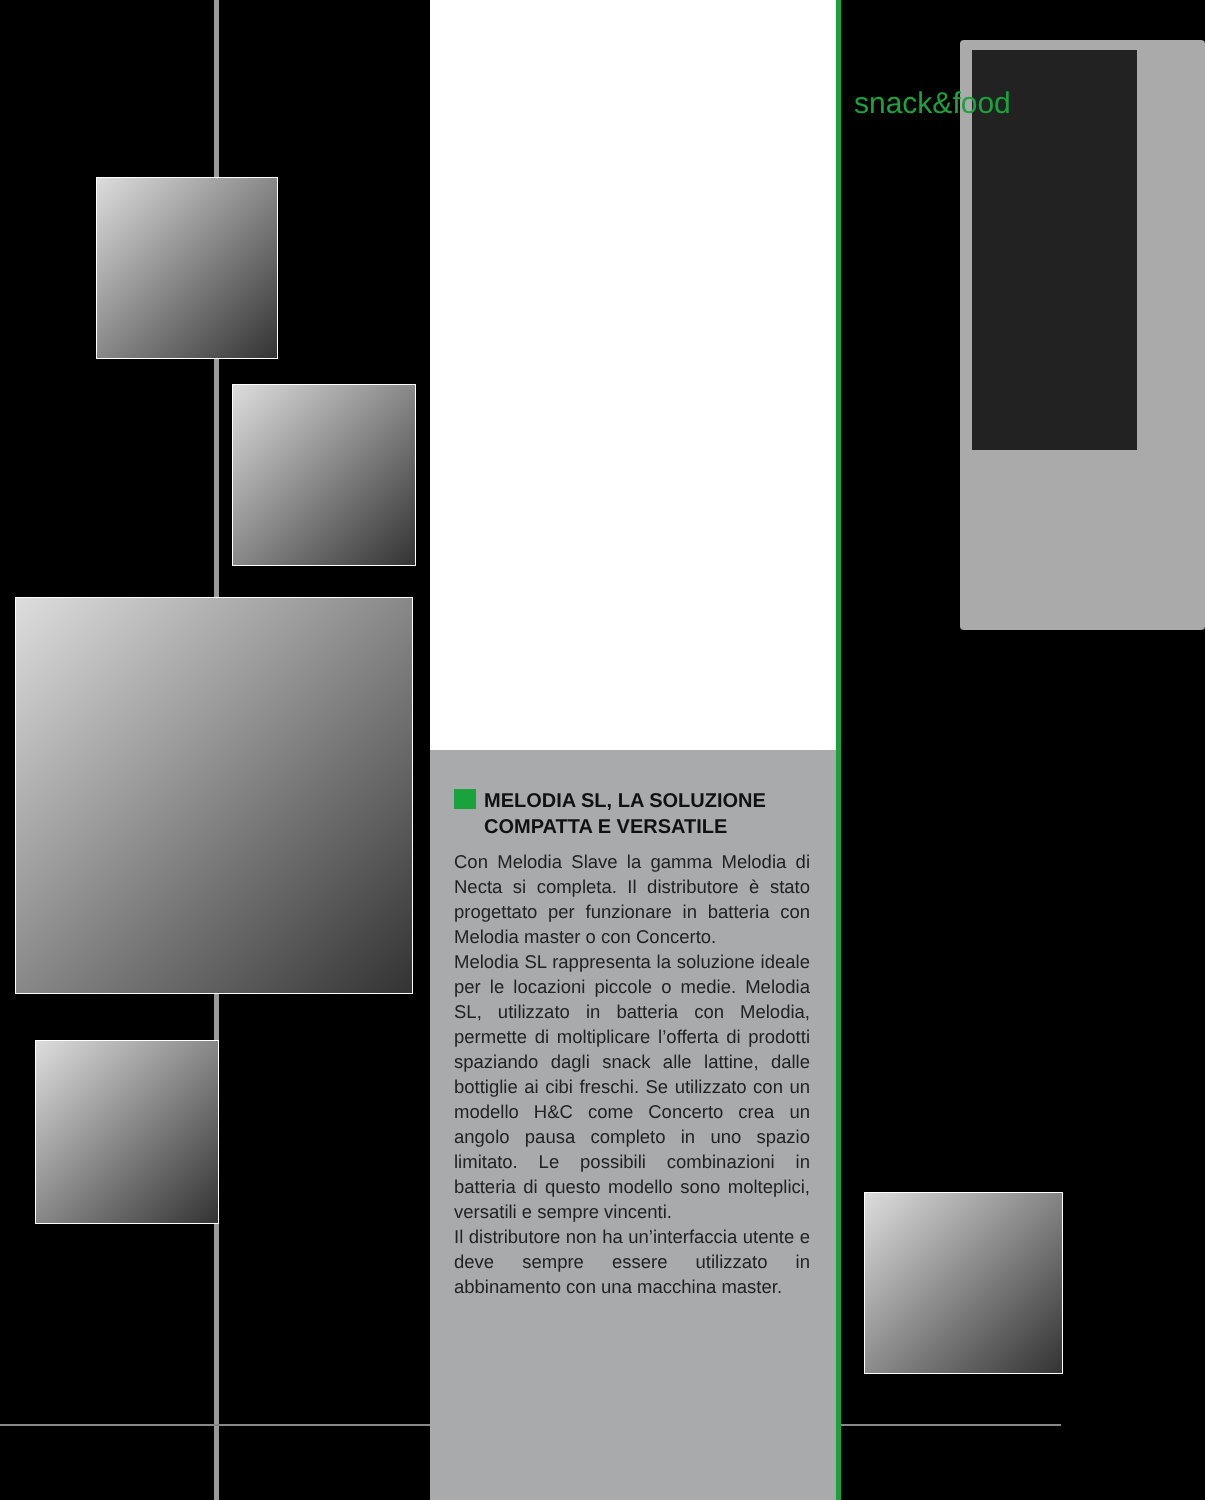snack&food
MELODIA SL, LA SOLUZIONE COMPATTA E VERSATILE
Con Melodia Slave la gamma Melodia di Necta si completa. Il distributore è stato progettato per funzionare in batteria con Melodia master o con Concerto.
Melodia SL rappresenta la soluzione ideale per le locazioni piccole o medie. Melodia SL, utilizzato in batteria con Melodia, permette di moltiplicare l’offerta di prodotti spaziando dagli snack alle lattine, dalle bottiglie ai cibi freschi. Se utilizzato con un modello H&C come Concerto crea un angolo pausa completo in uno spazio limitato. Le possibili combinazioni in batteria di questo modello sono molteplici, versatili e sempre vincenti.
Il distributore non ha un’interfaccia utente e deve sempre essere utilizzato in abbinamento con una macchina master.